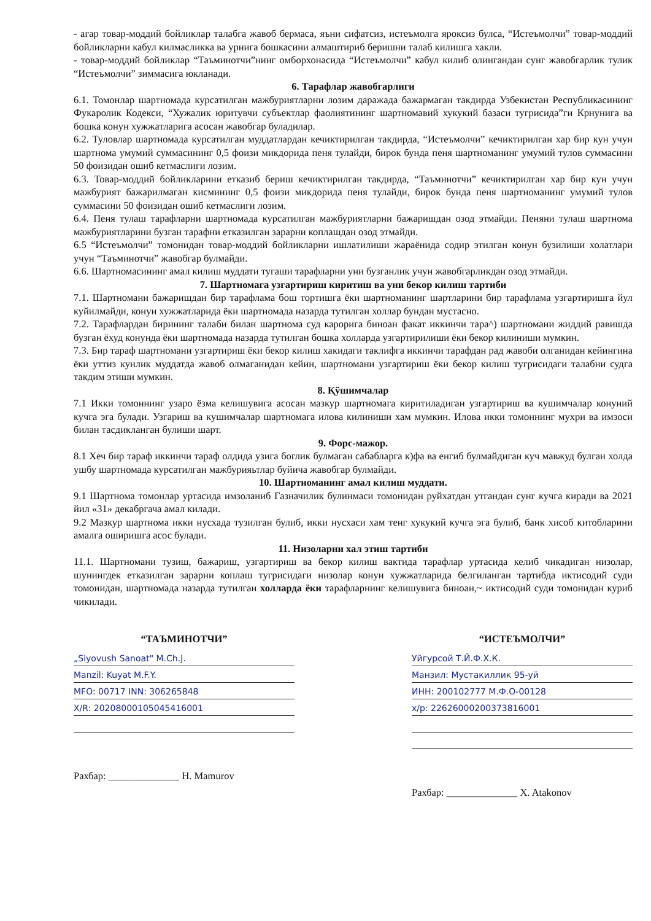- агар товар-моддий бойликлар талабга жавоб бермаса, яъни сифатсиз, истеъмолга яроксиз булса, “Истеъмолчи” товар-моддий бойликларни кабул килмасликка ва урнига бошкасини алмаштириб беришни талаб килишга хакли.
- товар-моддий бойликлар “Таъминотчи”нинг омборхонасида “Истеъмолчи” кабул килиб олингандан сунг жавобгарлик тулик “Истеъмолчи” зиммасига юкланади.
6. Тарафлар жавобгарлиги
6.1. Томонлар шартномада курсатилган мажбуриятларни лозим даражада бажармаган такдирда Узбекистан Республикасининг Фукаролик Кодекси, “Хужалик юритувчи субъектлар фаолиятининг шартномавий хукукий базаси тугрисида”ги Крнунига ва бошка конун хужжатларига асосан жавобгар буладилар.
6.2. Туловлар шартномада курсатилган муддатлардан кечиктирилган такдирда, “Истеъмолчи” кечиктирилган хар бир кун учун шартнома умумий суммасининг 0,5 фоизи микдорида пеня тулайди, бирок бунда пеня шартноманинг умумий тулов суммасини 50 фоизидан ошиб кетмаслиги лозим.
6.3. Товар-моддий бойликларини етказиб бериш кечиктирилган такдирда, “Таъминотчи” кечиктирилган хар бир кун учун мажбурият бажарилмаган кисмининг 0,5 фоизи микдорида пеня тулайди, бирок бунда пеня шартноманинг умумий тулов суммасини 50 фоизидан ошиб кетмаслиги лозим.
6.4. Пеня тулаш тарафларни шартномада курсатилган мажбуриятларни бажаришдан озод этмайди. Пеняни тулаш шартнома мажбуриятларини бузган тарафни етказилган зарарни коплашдан озод этмайди.
6.5 “Истеъмолчи” томонидан товар-моддий бойликларни ишлатилиши жараёнида содир этилган конун бузилиши холатлари учун “Таъминотчи” жавобгар булмайди.
6.6. Шартномасининг амал килиш муддати тугаши тарафларни уни бузганлик учун жавобгарликдан озод этмайди.
7. Шартномага узгартириш киритиш ва уни бекор килиш тартиби
7.1. Шартномани бажаришдан бир тарафлама бош тортишга ёки шартноманинг шартларини бир тарафлама узгартиришга йул куйилмайди, конун хужжатларида ёки шартномада назарда тутилган холлар бундан мустасно.
7.2. Тарафлардан бирининг талаби билан шартнома суд карорига биноан факат иккинчи тара^) шартномани жиддий равишда бузган ёхуд конунда ёки шартномада назарда тутилган бошка холларда узгартирилиши ёки бекор килиниши мумкин.
7.3. Бир тараф шартномани узгартириш ёки бекор килиш хакидаги таклифга иккинчи тарафдан рад жавоби олганидан кейингина ёки уттиз кунлик муддатда жавоб олмаганидан кейин, шартномани узгартириш ёки бекор килиш тугрисидаги талабни судга такдим этиши мумкин.
8. Қўшимчалар
7.1 Икки томоннинг узаро ёзма келишувига асосан мазкур шартномага киритиладиган узгартириш ва кушимчалар конуний кучга эга булади. Узгариш ва кушимчалар шартномага илова килиниши хам мумкин. Илова икки томоннинг мухри ва имзоси билан тасдикланган булиши шарт.
9. Форс-мажор.
8.1 Хеч бир тараф иккинчи тараф олдида узига боглик булмаган сабабларга к)фа ва енгиб булмайдиган куч мавжуд булган холда ушбу шартномада курсатилган мажбурияьтлар буйича жавобгар булмайди.
10. Шартноманинг амал килиш муддати.
9.1 Шартнома томонлар уртасида имзоланиб Газначилик булинмаси томонидан руйхатдан утгандан сунг кучга киради ва 2021 йил «31» декабргача амал килади.
9.2 Мазкур шартнома икки нусхада тузилган булиб, икки нусхаси хам тенг хукукий кучга эга булиб, банк хисоб китобларини амалга оширишга асос булади.
11. Низоларни хал этиш тартиби
11.1. Шартномани тузиш, бажариш, узгартириш ва бекор килиш вактида тарафлар уртасида келиб чикадиган низолар, шунингдек етказилган зарарни коплаш тугрисидаги низолар конун хужжатларида белгиланган тартибда иктисодий суди томонидан, шартномада назарда тутилган холларда ёки тарафларнинг келишувига биноан,~ иктисодий суди томонидан куриб чикилади.
“ТАЪМИНОТЧИ”
„Siyovush Sanoat" M.Ch.J.
Manzil: Kuyat M.F.Y.
MFO: 00717 INN: 306265848
X/R: 20208000105045416001
Рахбар: ______________ H. Mamurov
“ИСТЕЪМОЛЧИ”
Уйгурсой Т.Й.Ф.Х.К.
Манзил: Мустакиллик 95-уй
ИНН: 200102777 М.Ф.О-00128
х/р: 22626000200373816001
Рахбар: ______________ X. Atakonov